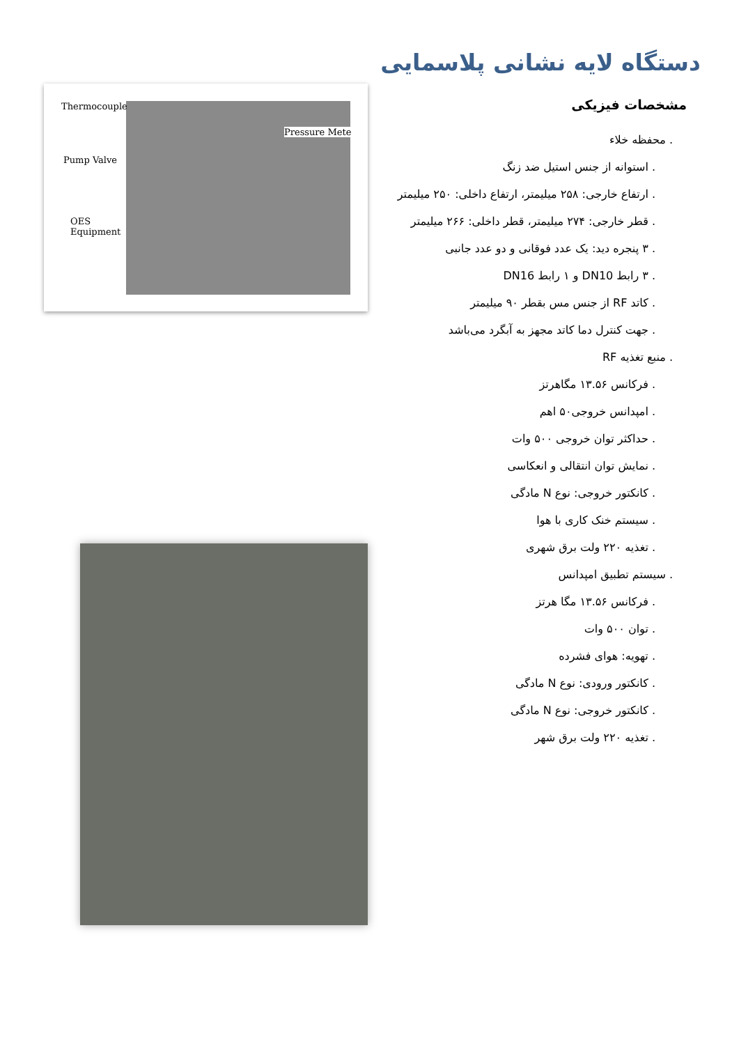دستگاه لایه نشانی پلاسمایی
مشخصات فیزیکی
. محفظه خلاء
. استوانه از جنس استیل ضد زنگ
. ارتفاع خارجی: ۲۵۸ میلیمتر، ارتفاع داخلی: ۲۵۰ میلیمتر
. قطر خارجی: ۲۷۴ میلیمتر، قطر داخلی: ۲۶۶ میلیمتر
. ۳ پنجره دید: یک عدد فوقانی و دو عدد جانبی
. ۳ رابط DN10 و ۱ رابط DN16
. کاتد RF از جنس مس بقطر ۹۰ میلیمتر
. جهت کنترل دما کاتد مجهز به آبگرد می‌باشد
. منبع تغذیه RF
. فرکانس ۱۳.۵۶ مگاهرتز
. امپدانس خروجی۵۰ اهم
. حداکثر توان خروجی ۵۰۰ وات
. نمایش توان انتقالی و انعکاسی
. کانکتور خروجی: نوع N مادگی
. سیستم خنک کاری با هوا
. تغذیه ۲۲۰ ولت برق شهری
. سیستم تطبیق امپدانس
. فرکانس ۱۳.۵۶ مگا هرتز
. توان ۵۰۰ وات
. تهویه: هوای فشرده
. کانکتور ورودی: نوع N مادگی
. کانکتور خروجی: نوع N مادگی
. تغذیه ۲۲۰ ولت برق شهر
Thermocouple
Pressure Mete
Pump Valve
OES
Equipment